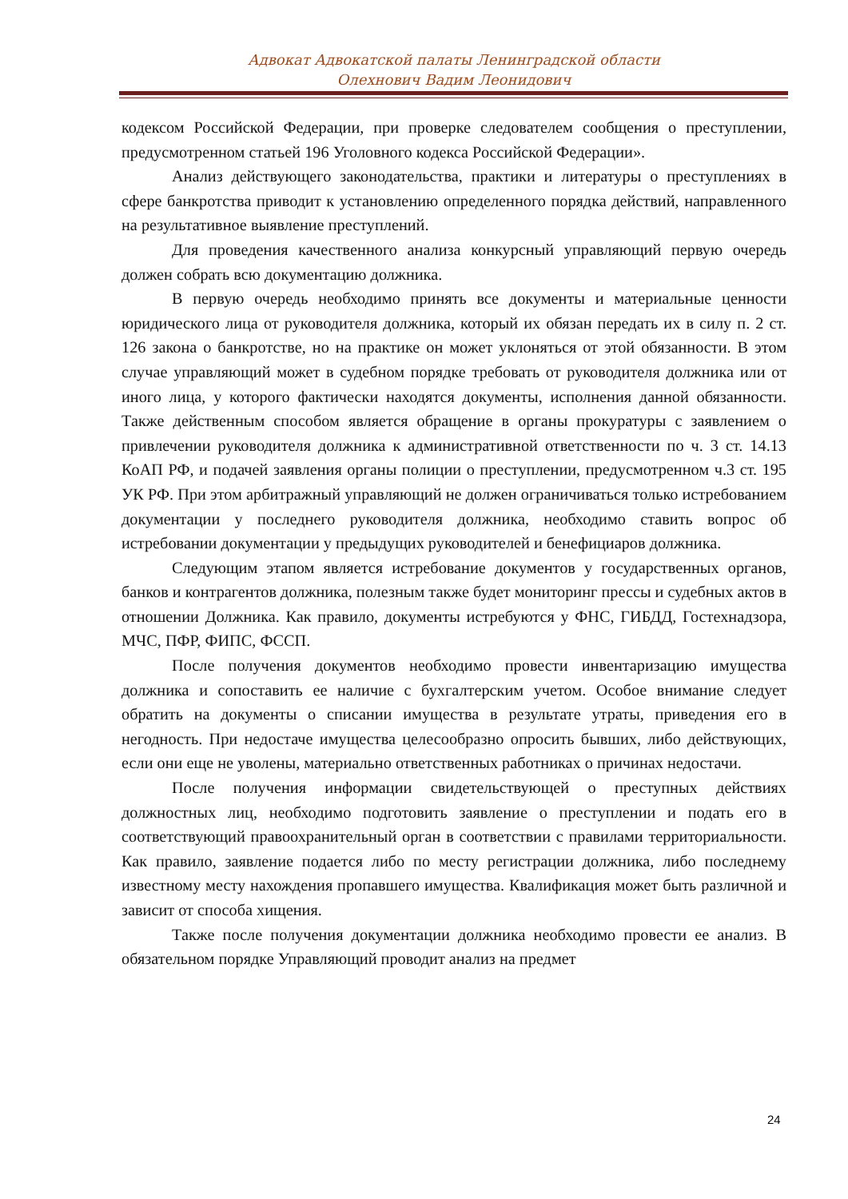Адвокат Адвокатской палаты Ленинградской области
Олехнович Вадим Леонидович
кодексом Российской Федерации, при проверке следователем сообщения о преступлении, предусмотренном статьей 196 Уголовного кодекса Российской Федерации».
Анализ действующего законодательства, практики и литературы о преступлениях в сфере банкротства приводит к установлению определенного порядка действий, направленного на результативное выявление преступлений.
Для проведения качественного анализа конкурсный управляющий первую очередь должен собрать всю документацию должника.
В первую очередь необходимо принять все документы и материальные ценности юридического лица от руководителя должника, который их обязан передать их в силу п. 2 ст. 126 закона о банкротстве, но на практике он может уклоняться от этой обязанности. В этом случае управляющий может в судебном порядке требовать от руководителя должника или от иного лица, у которого фактически находятся документы, исполнения данной обязанности. Также действенным способом является обращение в органы прокуратуры с заявлением о привлечении руководителя должника к административной ответственности по ч. 3 ст. 14.13 КоАП РФ, и подачей заявления органы полиции о преступлении, предусмотренном ч.3 ст. 195 УК РФ. При этом арбитражный управляющий не должен ограничиваться только истребованием документации у последнего руководителя должника, необходимо ставить вопрос об истребовании документации у предыдущих руководителей и бенефициаров должника.
Следующим этапом является истребование документов у государственных органов, банков и контрагентов должника, полезным также будет мониторинг прессы и судебных актов в отношении Должника. Как правило, документы истребуются у ФНС, ГИБДД, Гостехнадзора, МЧС, ПФР, ФИПС, ФССП.
После получения документов необходимо провести инвентаризацию имущества должника и сопоставить ее наличие с бухгалтерским учетом. Особое внимание следует обратить на документы о списании имущества в результате утраты, приведения его в негодность. При недостаче имущества целесообразно опросить бывших, либо действующих, если они еще не уволены, материально ответственных работниках о причинах недостачи.
После получения информации свидетельствующей о преступных действиях должностных лиц, необходимо подготовить заявление о преступлении и подать его в соответствующий правоохранительный орган в соответствии с правилами территориальности. Как правило, заявление подается либо по месту регистрации должника, либо последнему известному месту нахождения пропавшего имущества. Квалификация может быть различной и зависит от способа хищения.
Также после получения документации должника необходимо провести ее анализ. В обязательном порядке Управляющий проводит анализ на предмет
24